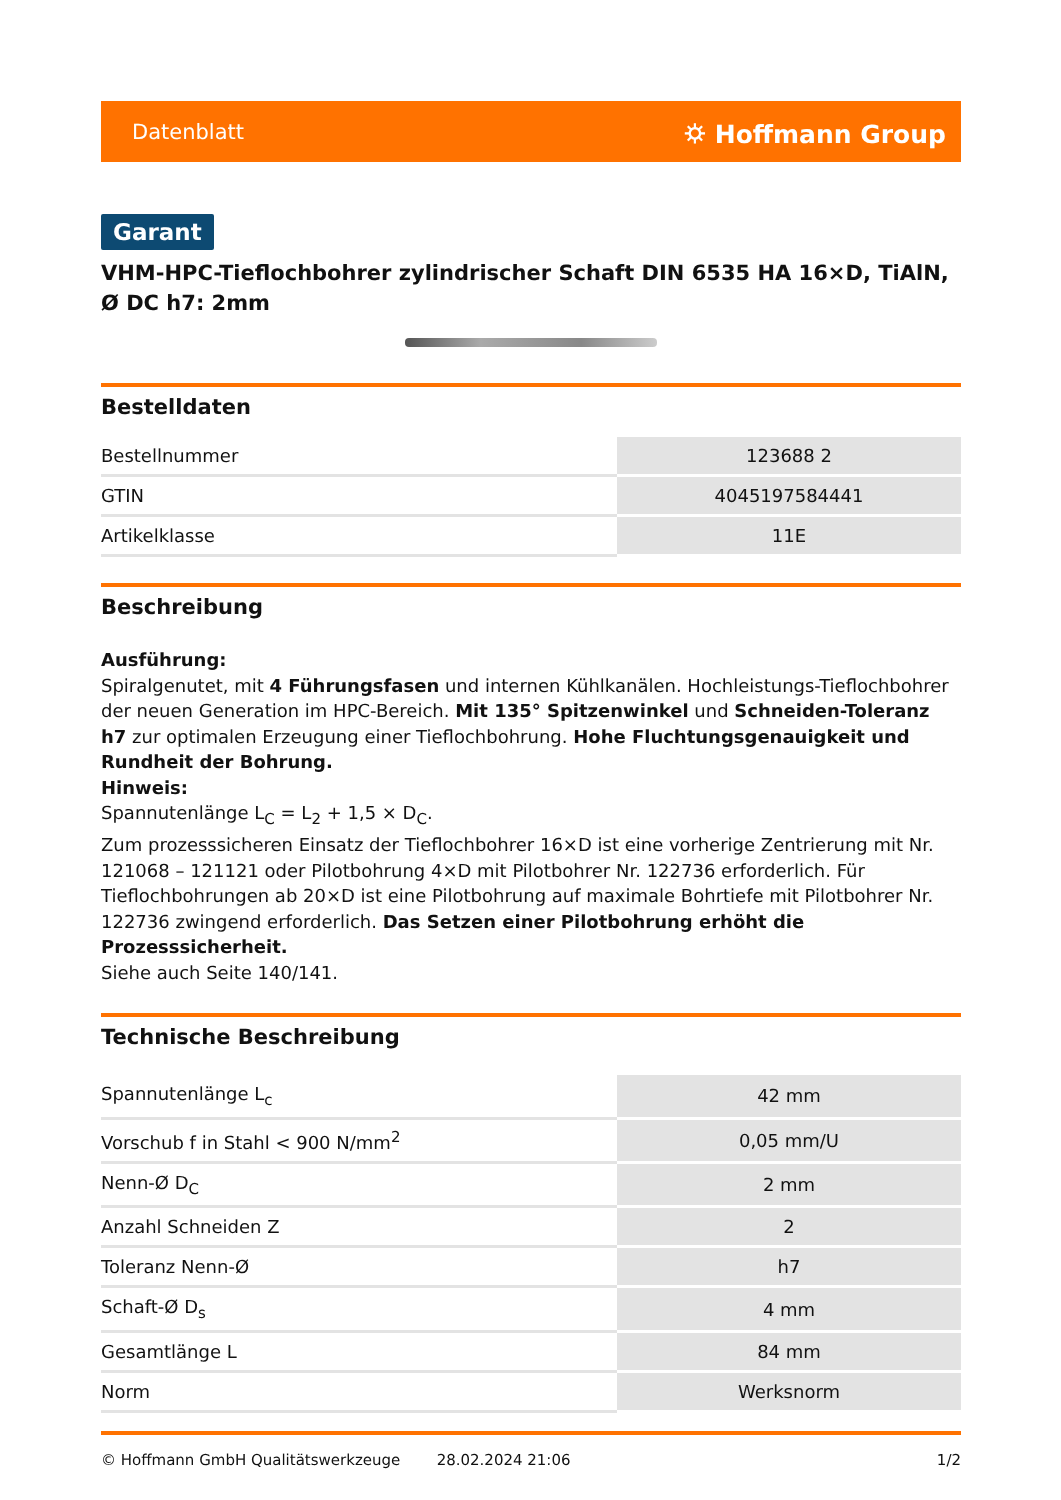Datenblatt ⛭ Hoffmann Group
Garant
VHM-HPC-Tieflochbohrer zylindrischer Schaft DIN 6535 HA 16×D, TiAlN, Ø DC h7: 2mm
Bestelldaten
| Bestellnummer | 123688 2 |
| GTIN | 4045197584441 |
| Artikelklasse | 11E |
Beschreibung
Ausführung:
Spiralgenutet, mit 4 Führungsfasen und internen Kühlkanälen. Hochleistungs-Tieflochbohrer der neuen Generation im HPC-Bereich. Mit 135° Spitzenwinkel und Schneiden-Toleranz h7 zur optimalen Erzeugung einer Tieflochbohrung. Hohe Fluchtungsgenauigkeit und Rundheit der Bohrung.
Hinweis:
Spannutenlänge L<sub>C</sub> = L<sub>2</sub> + 1,5 × D<sub>C</sub>.
Zum prozesssicheren Einsatz der Tieflochbohrer 16×D ist eine vorherige Zentrierung mit Nr. 121068 – 121121 oder Pilotbohrung 4×D mit Pilotbohrer Nr. 122736 erforderlich. Für Tieflochbohrungen ab 20×D ist eine Pilotbohrung auf maximale Bohrtiefe mit Pilotbohrer Nr. 122736 zwingend erforderlich. Das Setzen einer Pilotbohrung erhöht die Prozesssicherheit.
Siehe auch Seite 140/141.
Technische Beschreibung
| Spannutenlänge L<sub>c</sub> | 42 mm |
| Vorschub f in Stahl < 900 N/mm<sup>2</sup> | 0,05 mm/U |
| Nenn-Ø D<sub>C</sub> | 2 mm |
| Anzahl Schneiden Z | 2 |
| Toleranz Nenn-Ø | h7 |
| Schaft-Ø D<sub>s</sub> | 4 mm |
| Gesamtlänge L | 84 mm |
| Norm | Werksnorm |
© Hoffmann GmbH Qualitätswerkzeuge 28.02.2024 21:06 1/2